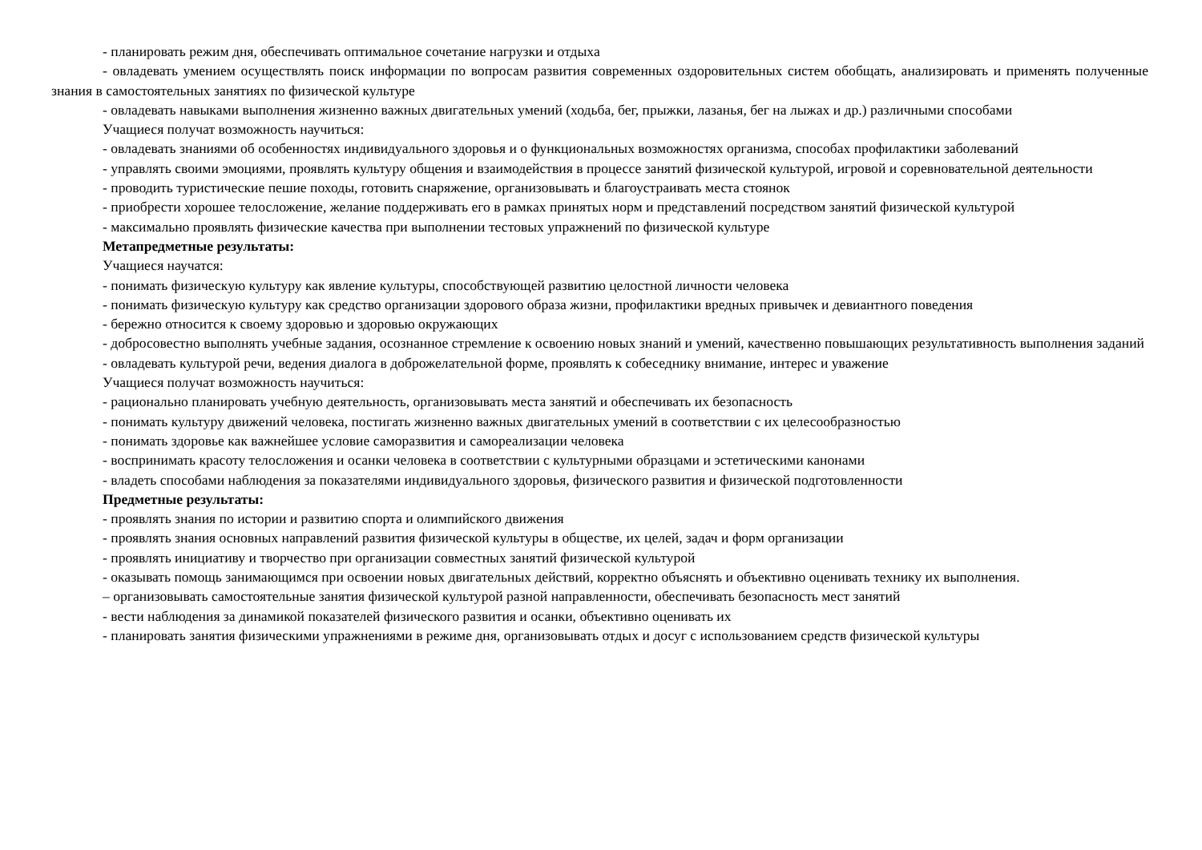- планировать режим дня, обеспечивать оптимальное сочетание нагрузки и отдыха
- овладевать умением осуществлять поиск информации по вопросам развития современных оздоровительных систем обобщать, анализировать и применять полученные знания в самостоятельных занятиях по физической культуре
- овладевать навыками выполнения жизненно важных двигательных умений (ходьба, бег, прыжки, лазанья, бег на лыжах и др.) различными способами
Учащиеся получат возможность научиться:
- овладевать знаниями об особенностях индивидуального здоровья и о функциональных возможностях организма, способах профилактики заболеваний
- управлять своими эмоциями, проявлять культуру общения и взаимодействия в процессе занятий физической культурой, игровой и соревновательной деятельности
- проводить туристические пешие походы, готовить снаряжение, организовывать и благоустраивать места стоянок
- приобрести хорошее телосложение, желание поддерживать его в рамках принятых норм и представлений посредством занятий физической культурой
- максимально проявлять физические качества при выполнении тестовых упражнений по физической культуре
Метапредметные результаты:
Учащиеся научатся:
- понимать физическую культуру как явление культуры, способствующей развитию целостной личности человека
- понимать физическую культуру как средство организации здорового образа жизни, профилактики вредных привычек и девиантного поведения
- бережно относится к своему здоровью и здоровью окружающих
- добросовестно выполнять учебные задания, осознанное стремление к освоению новых знаний и умений, качественно повышающих результативность выполнения заданий
- овладевать культурой речи, ведения диалога в доброжелательной форме, проявлять к собеседнику внимание, интерес и уважение
Учащиеся получат возможность научиться:
- рационально планировать учебную деятельность, организовывать места занятий и обеспечивать их безопасность
- понимать культуру движений человека, постигать жизненно важных двигательных умений в соответствии с их целесообразностью
- понимать здоровье как важнейшее условие саморазвития и самореализации человека
- воспринимать красоту телосложения и осанки человека в соответствии с культурными образцами и эстетическими канонами
- владеть способами наблюдения за показателями индивидуального здоровья, физического развития и физической подготовленности
Предметные результаты:
- проявлять знания по истории и развитию спорта и олимпийского движения
- проявлять знания основных направлений развития физической культуры в обществе, их целей, задач и форм организации
- проявлять инициативу и творчество при организации совместных занятий физической культурой
- оказывать помощь занимающимся при освоении новых двигательных действий, корректно объяснять и объективно оценивать технику их выполнения.
– организовывать самостоятельные занятия физической культурой разной направленности, обеспечивать безопасность мест занятий
- вести наблюдения за динамикой показателей физического развития и осанки, объективно оценивать их
- планировать занятия физическими упражнениями в режиме дня, организовывать отдых и досуг с использованием средств физической культуры